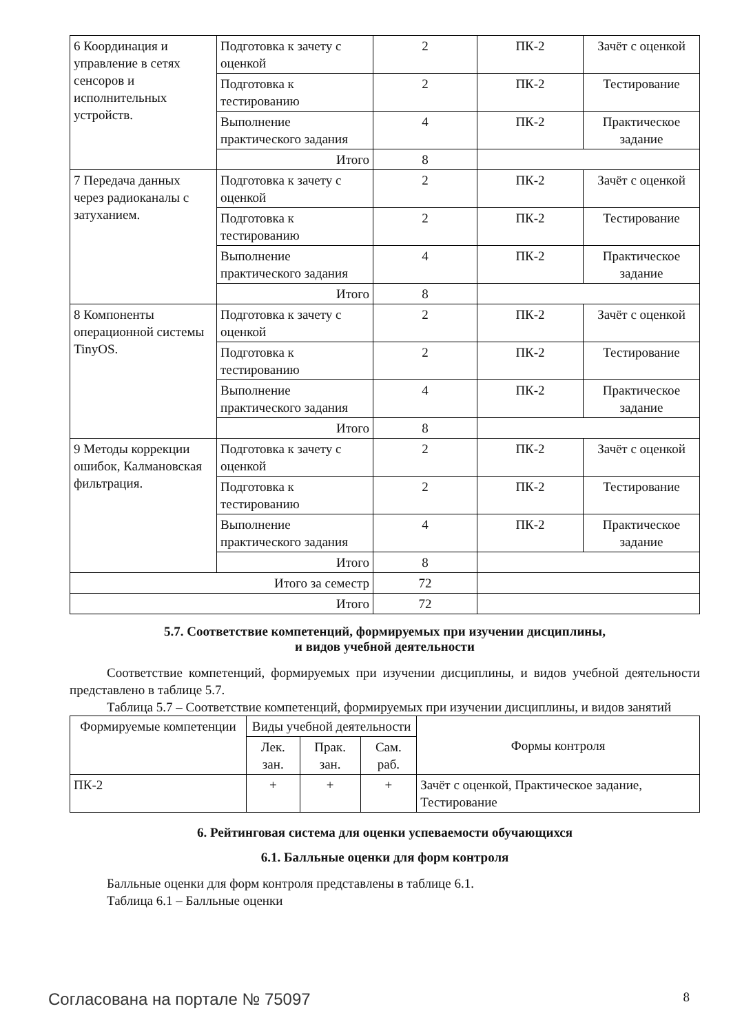| 6 Координация и управление в сетях сенсоров и исполнительных устройств. | Подготовка к зачету с оценкой | 2 | ПК-2 | Зачёт с оценкой |
| | Подготовка к тестированию | 2 | ПК-2 | Тестирование |
| | Выполнение практического задания | 4 | ПК-2 | Практическое задание |
| | Итого | 8 | | |
| 7 Передача данных через радиоканалы с затуханием. | Подготовка к зачету с оценкой | 2 | ПК-2 | Зачёт с оценкой |
| | Подготовка к тестированию | 2 | ПК-2 | Тестирование |
| | Выполнение практического задания | 4 | ПК-2 | Практическое задание |
| | Итого | 8 | | |
| 8 Компоненты операционной системы TinyOS. | Подготовка к зачету с оценкой | 2 | ПК-2 | Зачёт с оценкой |
| | Подготовка к тестированию | 2 | ПК-2 | Тестирование |
| | Выполнение практического задания | 4 | ПК-2 | Практическое задание |
| | Итого | 8 | | |
| 9 Методы коррекции ошибок, Калмановская фильтрация. | Подготовка к зачету с оценкой | 2 | ПК-2 | Зачёт с оценкой |
| | Подготовка к тестированию | 2 | ПК-2 | Тестирование |
| | Выполнение практического задания | 4 | ПК-2 | Практическое задание |
| | Итого | 8 | | |
| Итого за семестр | | 72 | | |
| Итого | | 72 | | |
5.7. Соответствие компетенций, формируемых при изучении дисциплины,
и видов учебной деятельности
Соответствие компетенций, формируемых при изучении дисциплины, и видов учебной деятельности представлено в таблице 5.7.
Таблица 5.7 – Соответствие компетенций, формируемых при изучении дисциплины, и видов занятий
| Формируемые компетенции | Виды учебной деятельности | | | Формы контроля |
| --- | --- | --- | --- | --- |
| | Лек. зан. | Прак. зан. | Сам. раб. | |
| ПК-2 | + | + | + | Зачёт с оценкой, Практическое задание, Тестирование |
6. Рейтинговая система для оценки успеваемости обучающихся
6.1. Балльные оценки для форм контроля
Балльные оценки для форм контроля представлены в таблице 6.1.
Таблица 6.1 – Балльные оценки
Согласована на портале № 75097 8